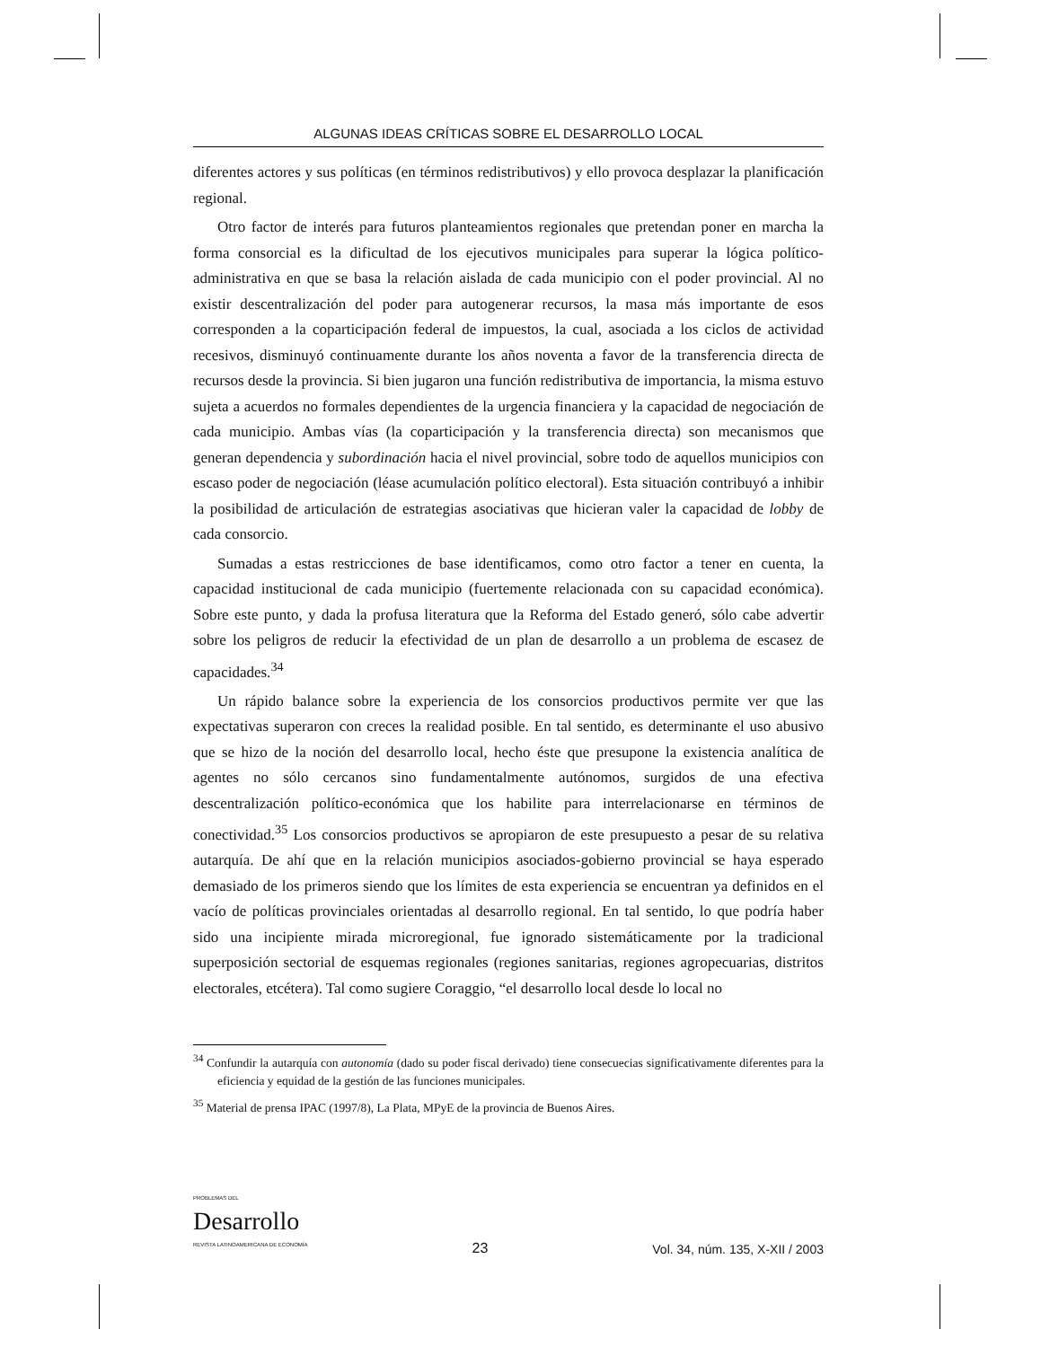ALGUNAS IDEAS CRÍTICAS SOBRE EL DESARROLLO LOCAL
diferentes actores y sus políticas (en términos redistributivos) y ello provoca desplazar la planificación regional.
Otro factor de interés para futuros planteamientos regionales que pretendan poner en marcha la forma consorcial es la dificultad de los ejecutivos municipales para superar la lógica político-administrativa en que se basa la relación aislada de cada municipio con el poder provincial. Al no existir descentralización del poder para autogenerar recursos, la masa más importante de esos corresponden a la coparticipación federal de impuestos, la cual, asociada a los ciclos de actividad recesivos, disminuyó continuamente durante los años noventa a favor de la transferencia directa de recursos desde la provincia. Si bien jugaron una función redistributiva de importancia, la misma estuvo sujeta a acuerdos no formales dependientes de la urgencia financiera y la capacidad de negociación de cada municipio. Ambas vías (la coparticipación y la transferencia directa) son mecanismos que generan dependencia y subordinación hacia el nivel provincial, sobre todo de aquellos municipios con escaso poder de negociación (léase acumulación político electoral). Esta situación contribuyó a inhibir la posibilidad de articulación de estrategias asociativas que hicieran valer la capacidad de lobby de cada consorcio.
Sumadas a estas restricciones de base identificamos, como otro factor a tener en cuenta, la capacidad institucional de cada municipio (fuertemente relacionada con su capacidad económica). Sobre este punto, y dada la profusa literatura que la Reforma del Estado generó, sólo cabe advertir sobre los peligros de reducir la efectividad de un plan de desarrollo a un problema de escasez de capacidades.<sup>34</sup>
Un rápido balance sobre la experiencia de los consorcios productivos permite ver que las expectativas superaron con creces la realidad posible. En tal sentido, es determinante el uso abusivo que se hizo de la noción del desarrollo local, hecho éste que presupone la existencia analítica de agentes no sólo cercanos sino fundamentalmente autónomos, surgidos de una efectiva descentralización político-económica que los habilite para interrelacionarse en términos de conectividad.<sup>35</sup> Los consorcios productivos se apropiaron de este presupuesto a pesar de su relativa autarquía. De ahí que en la relación municipios asociados-gobierno provincial se haya esperado demasiado de los primeros siendo que los límites de esta experiencia se encuentran ya definidos en el vacío de políticas provinciales orientadas al desarrollo regional. En tal sentido, lo que podría haber sido una incipiente mirada microregional, fue ignorado sistemáticamente por la tradicional superposición sectorial de esquemas regionales (regiones sanitarias, regiones agropecuarias, distritos electorales, etcétera). Tal como sugiere Coraggio, “el desarrollo local desde lo local no
<sup>34</sup> Confundir la autarquía con autonomía (dado su poder fiscal derivado) tiene consecuecias significativamente diferentes para la eficiencia y equidad de la gestión de las funciones municipales.
<sup>35</sup> Material de prensa IPAC (1997/8), La Plata, MPyE de la provincia de Buenos Aires.
PROBLEMAS DEL
Desarrollo
REVISTA LATINOAMERICANA DE ECONOMÍA
23
Vol. 34, núm. 135, X-XII / 2003